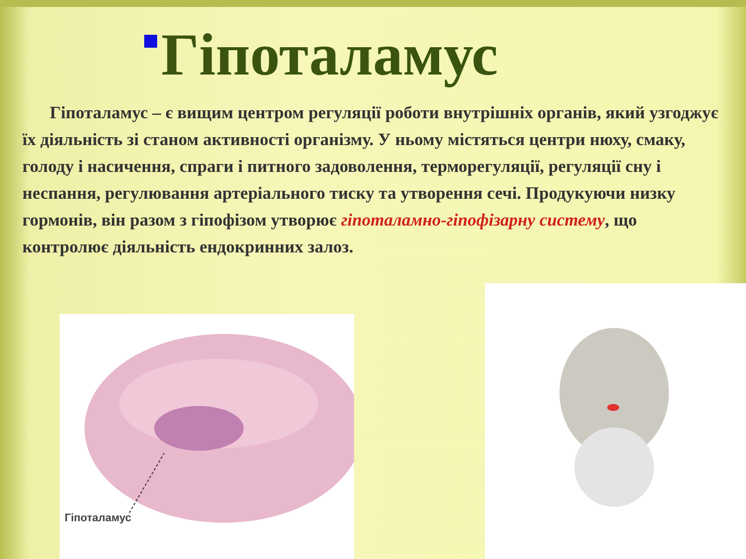Гіпоталамус
Гіпоталамус – є вищим центром регуляції роботи внутрішніх органів, який узгоджує їх діяльність зі станом активності організму. У ньому містяться центри нюху, смаку, голоду і насичення, спраги і питного задоволення, терморегуляції, регуляції сну і неспання, регулювання артеріального тиску та утворення сечі. Продукуючи низку гормонів, він разом з гіпофізом утворює гіпоталамно-гіпофізарну систему, що контролює діяльність ендокринних залоз.
Гіпоталамус